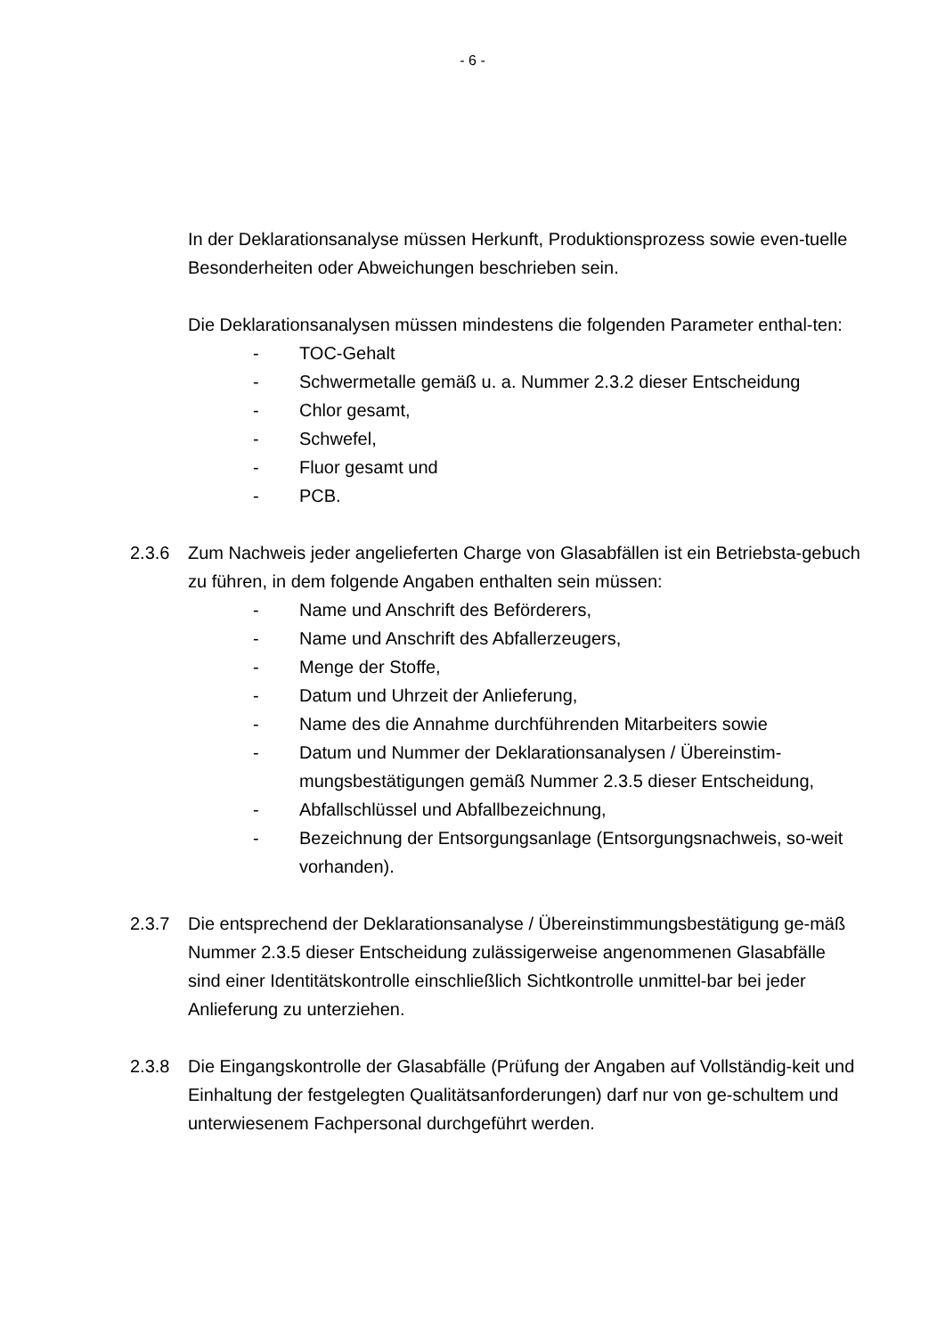- 6 -
In der Deklarationsanalyse müssen Herkunft, Produktionsprozess sowie even-tuelle Besonderheiten oder Abweichungen beschrieben sein.
Die Deklarationsanalysen müssen mindestens die folgenden Parameter enthal-ten:
- TOC-Gehalt
- Schwermetalle gemäß u. a. Nummer 2.3.2 dieser Entscheidung
- Chlor gesamt,
- Schwefel,
- Fluor gesamt und
- PCB.
2.3.6 Zum Nachweis jeder angelieferten Charge von Glasabfällen ist ein Betriebsta-gebuch zu führen, in dem folgende Angaben enthalten sein müssen:
- Name und Anschrift des Beförderers,
- Name und Anschrift des Abfallerzeugers,
- Menge der Stoffe,
- Datum und Uhrzeit der Anlieferung,
- Name des die Annahme durchführenden Mitarbeiters sowie
- Datum und Nummer der Deklarationsanalysen / Übereinstim-mungsbestätigungen gemäß Nummer 2.3.5 dieser Entscheidung,
- Abfallschlüssel und Abfallbezeichnung,
- Bezeichnung der Entsorgungsanlage (Entsorgungsnachweis, so-weit vorhanden).
2.3.7 Die entsprechend der Deklarationsanalyse / Übereinstimmungsbestätigung ge-mäß Nummer 2.3.5 dieser Entscheidung zulässigerweise angenommenen Glasabfälle sind einer Identitätskontrolle einschließlich Sichtkontrolle unmittel-bar bei jeder Anlieferung zu unterziehen.
2.3.8 Die Eingangskontrolle der Glasabfälle (Prüfung der Angaben auf Vollständig-keit und Einhaltung der festgelegten Qualitätsanforderungen) darf nur von ge-schultem und unterwiesenem Fachpersonal durchgeführt werden.